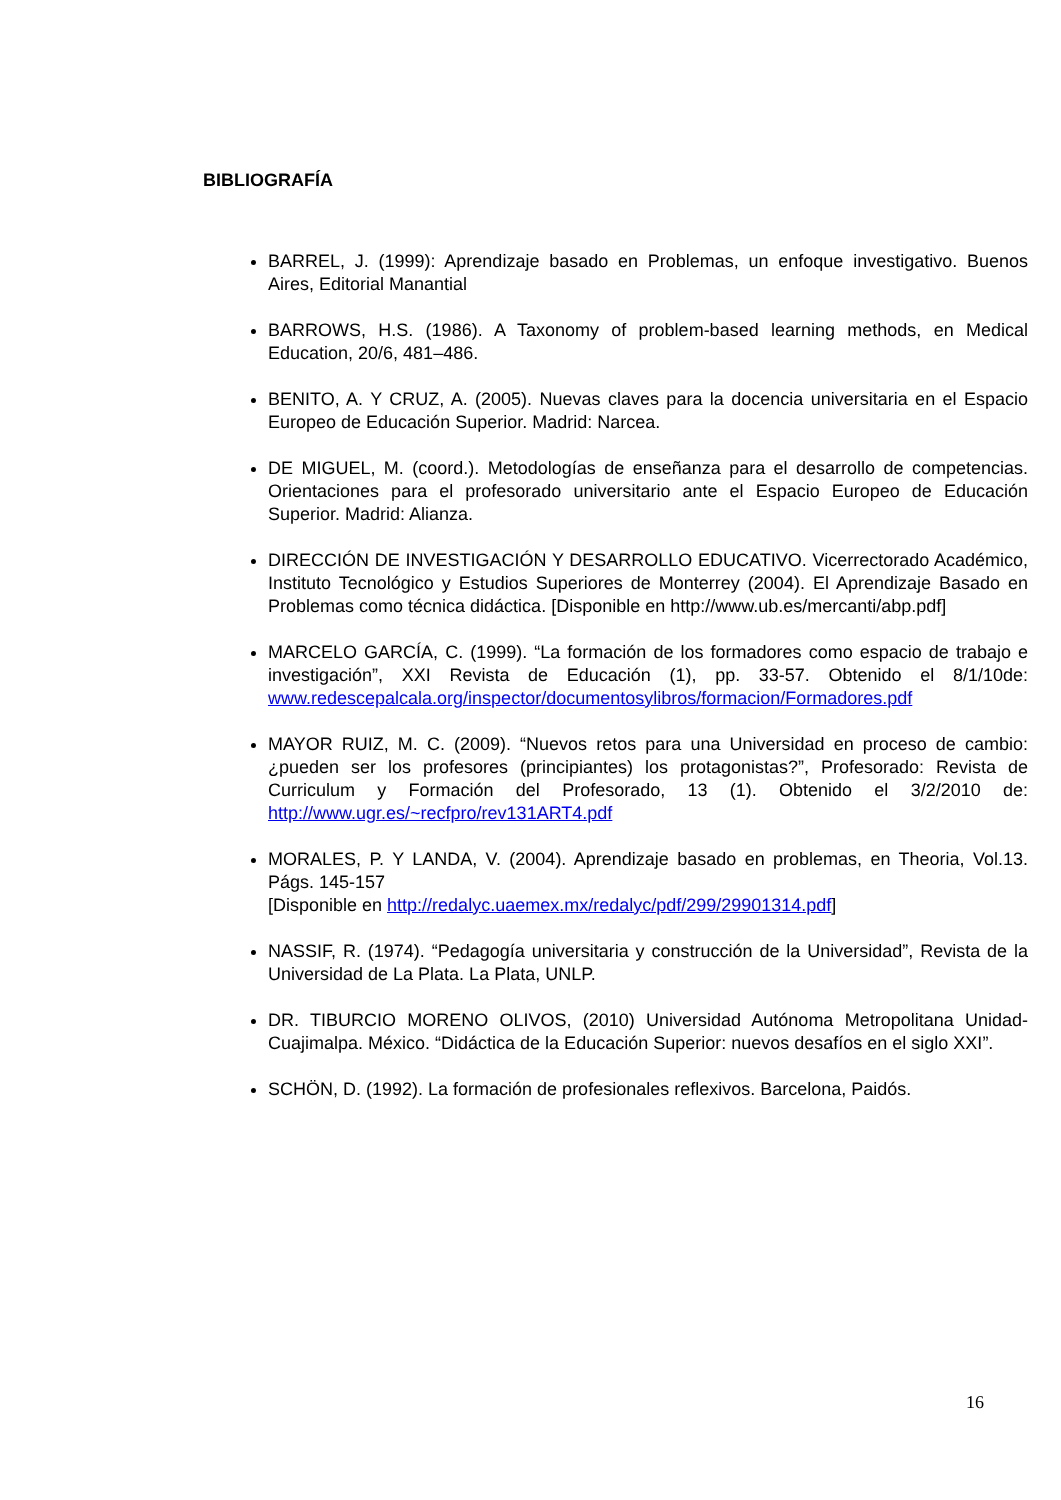BIBLIOGRAFÍA
BARREL, J. (1999): Aprendizaje basado en Problemas, un enfoque investigativo. Buenos Aires, Editorial Manantial
BARROWS, H.S. (1986). A Taxonomy of problem-based learning methods, en Medical Education, 20/6, 481–486.
BENITO, A. Y CRUZ, A. (2005). Nuevas claves para la docencia universitaria en el Espacio Europeo de Educación Superior. Madrid: Narcea.
DE MIGUEL, M. (coord.). Metodologías de enseñanza para el desarrollo de competencias. Orientaciones para el profesorado universitario ante el Espacio Europeo de Educación Superior. Madrid: Alianza.
DIRECCIÓN DE INVESTIGACIÓN Y DESARROLLO EDUCATIVO. Vicerrectorado Académico, Instituto Tecnológico y Estudios Superiores de Monterrey (2004). El Aprendizaje Basado en Problemas como técnica didáctica. [Disponible en http://www.ub.es/mercanti/abp.pdf]
MARCELO GARCÍA, C. (1999). “La formación de los formadores como espacio de trabajo e investigación”, XXI Revista de Educación (1), pp. 33-57. Obtenido el 8/1/10de: www.redescepalcala.org/inspector/documentosylibros/formacion/Formadores.pdf
MAYOR RUIZ, M. C. (2009). “Nuevos retos para una Universidad en proceso de cambio: ¿pueden ser los profesores (principiantes) los protagonistas?”, Profesorado: Revista de Curriculum y Formación del Profesorado, 13 (1). Obtenido el 3/2/2010 de: http://www.ugr.es/~recfpro/rev131ART4.pdf
MORALES, P. Y LANDA, V. (2004). Aprendizaje basado en problemas, en Theoria, Vol.13. Págs. 145-157
[Disponible en http://redalyc.uaemex.mx/redalyc/pdf/299/29901314.pdf]
NASSIF, R. (1974). “Pedagogía universitaria y construcción de la Universidad”, Revista de la Universidad de La Plata. La Plata, UNLP.
DR. TIBURCIO MORENO OLIVOS, (2010) Universidad Autónoma Metropolitana Unidad-Cuajimalpa. México. “Didáctica de la Educación Superior: nuevos desafíos en el siglo XXI”.
SCHÖN, D. (1992). La formación de profesionales reflexivos. Barcelona, Paidós.
16